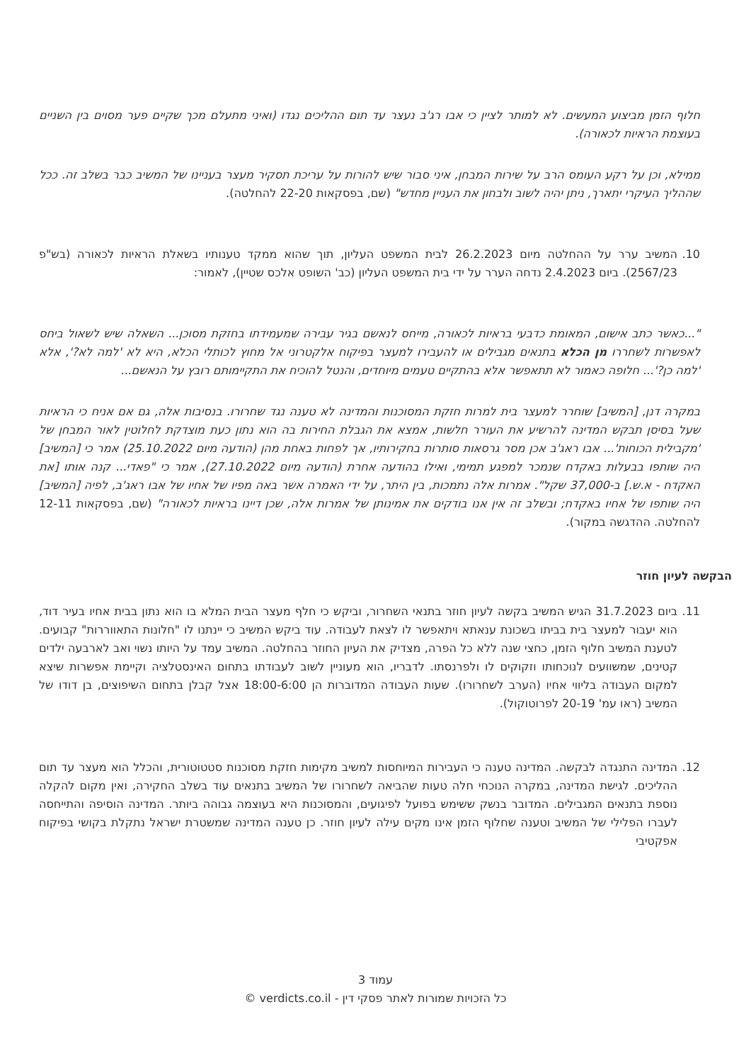חלוף הזמן מביצוע המעשים. לא למותר לציין כי אבו רג'ב נעצר עד תום ההליכים נגדו (ואיני מתעלם מכך שקיים פער מסוים בין השניים בעוצמת הראיות לכאורה).
ממילא, וכן על רקע העומס הרב על שירות המבחן, איני סבור שיש להורות על עריכת תסקיר מעצר בעניינו של המשיב כבר בשלב זה. ככל שההליך העיקרי יתארך, ניתן יהיה לשוב ולבחון את העניין מחדש" (שם, בפסקאות 22-20 להחלטה).
10. המשיב ערר על ההחלטה מיום 26.2.2023 לבית המשפט העליון, תוך שהוא ממקד טענותיו בשאלת הראיות לכאורה (בש"פ 2567/23). ביום 2.4.2023 נדחה הערר על ידי בית המשפט העליון (כב' השופט אלכס שטיין), לאמור:
"...כאשר כתב אישום, המאומת כדבעי בראיות לכאורה, מייחס לנאשם בגיר עבירה שמעמידתו בחזקת מסוכן... השאלה שיש לשאול ביחס לאפשרות לשחררו מן הכלא בתנאים מגבילים או להעבירו למעצר בפיקוח אלקטרוני אל מחוץ לכותלי הכלא, היא לא 'למה לא?', אלא 'למה כן?'... חלופה כאמור לא תתאפשר אלא בהתקיים טעמים מיוחדים, והנטל להוכיח את התקיימותם רובץ על הנאשם...
במקרה דנן, [המשיב] שוחרר למעצר בית למרות חזקת המסוכנות והמדינה לא טענה נגד שחרורו. בנסיבות אלה, גם אם אניח כי הראיות שעל בסיסן תבקש המדינה להרשיע את העורר חלשות, אמצא את הגבלת החירות בה הוא נתון כעת מוצדקת לחלוטין לאור המבחן של 'מקבילית הכוחות'... אבו ראג'ב אכן מסר גרסאות סותרות בחקירותיו, אך לפחות באחת מהן (הודעה מיום 25.10.2022) אמר כי [המשיב] היה שותפו בבעלות באקדח שנמכר למפגע תמימי, ואילו בהודעה אחרת (הודעה מיום 27.10.2022), אמר כי "פאדי... קנה אותו [את האקדח - א.ש.] ב-37,000 שקל". אמרות אלה נתמכות, בין היתר, על ידי האמרה אשר באה מפיו של אחיו של אבו ראג'ב, לפיה [המשיב] היה שותפו של אחיו באקדח; ובשלב זה אין אנו בודקים את אמינותן של אמרות אלה, שכן דיינו בראיות לכאורה" (שם, בפסקאות 12-11 להחלטה. ההדגשה במקור).
הבקשה לעיון חוזר
11. ביום 31.7.2023 הגיש המשיב בקשה לעיון חוזר בתנאי השחרור, וביקש כי חלף מעצר הבית המלא בו הוא נתון בבית אחיו בעיר דוד, הוא יעבור למעצר בית בביתו בשכונת ענאתא ויתאפשר לו לצאת לעבודה. עוד ביקש המשיב כי יינתנו לו "חלונות התאווררות" קבועים. לטענת המשיב חלוף הזמן, כחצי שנה ללא כל הפרה, מצדיק את העיון החוזר בהחלטה. המשיב עמד על היותו נשוי ואב לארבעה ילדים קטינים, שמשוועים לנוכחותו וזקוקים לו ולפרנסתו. לדבריו, הוא מעוניין לשוב לעבודתו בתחום האינסטלציה וקיימת אפשרות שיצא למקום העבודה בליווי אחיו (הערב לשחרורו). שעות העבודה המדוברות הן 18:00-6:00 אצל קבלן בתחום השיפוצים, בן דודו של המשיב (ראו עמ' 20-19 לפרוטוקול).
12. המדינה התנגדה לבקשה. המדינה טענה כי העבירות המיוחסות למשיב מקימות חזקת מסוכנות סטטוטורית, והכלל הוא מעצר עד תום ההליכים. לגישת המדינה, במקרה הנוכחי חלה טעות שהביאה לשחרורו של המשיב בתנאים עוד בשלב החקירה, ואין מקום להקלה נוספת בתנאים המגבילים. המדובר בנשק ששימש בפועל לפיגועים, והמסוכנות היא בעוצמה גבוהה ביותר. המדינה הוסיפה והתייחסה לעברו הפלילי של המשיב וטענה שחלוף הזמן אינו מקים עילה לעיון חוזר. כן טענה המדינה שמשטרת ישראל נתקלת בקושי בפיקוח אפקטיבי
עמוד 3
כל הזכויות שמורות לאתר פסקי דין - verdicts.co.il ©